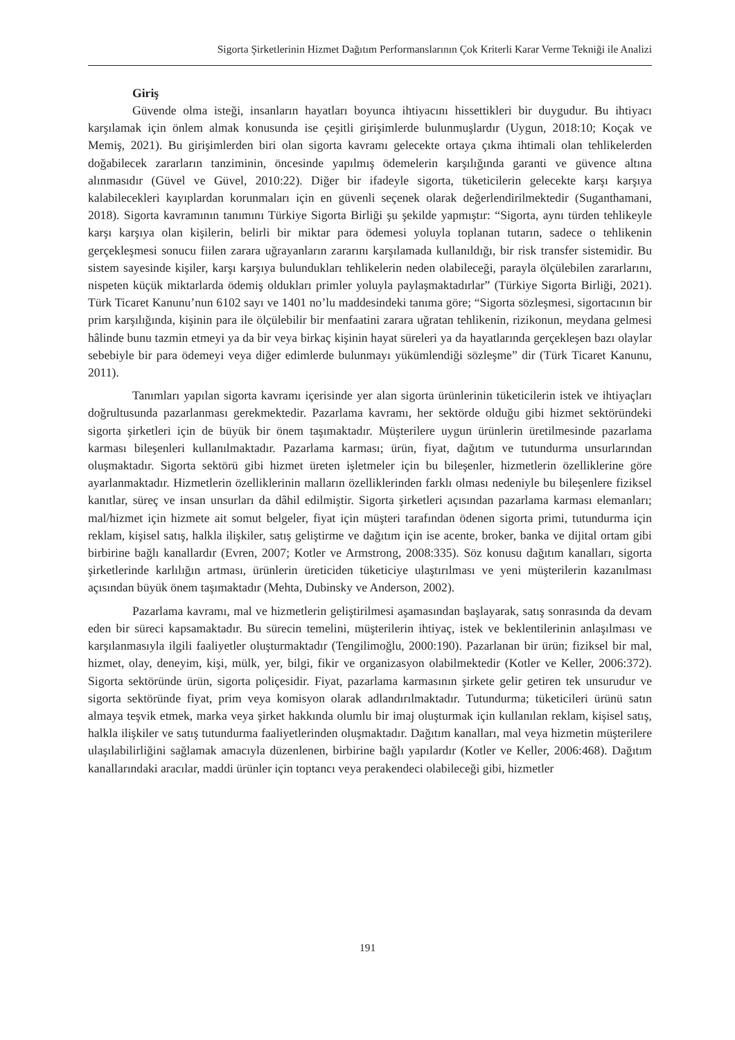Sigorta Şirketlerinin Hizmet Dağıtım Performanslarının Çok Kriterli Karar Verme Tekniği ile Analizi
Giriş
Güvende olma isteği, insanların hayatları boyunca ihtiyacını hissettikleri bir duygudur. Bu ihtiyacı karşılamak için önlem almak konusunda ise çeşitli girişimlerde bulunmuşlardır (Uygun, 2018:10; Koçak ve Memiş, 2021). Bu girişimlerden biri olan sigorta kavramı gelecekte ortaya çıkma ihtimali olan tehlikelerden doğabilecek zararların tanziminin, öncesinde yapılmış ödemelerin karşılığında garanti ve güvence altına alınmasıdır (Güvel ve Güvel, 2010:22). Diğer bir ifadeyle sigorta, tüketicilerin gelecekte karşı karşıya kalabilecekleri kayıplardan korunmaları için en güvenli seçenek olarak değerlendirilmektedir (Suganthamani, 2018). Sigorta kavramının tanımını Türkiye Sigorta Birliği şu şekilde yapmıştır: “Sigorta, aynı türden tehlikeyle karşı karşıya olan kişilerin, belirli bir miktar para ödemesi yoluyla toplanan tutarın, sadece o tehlikenin gerçekleşmesi sonucu fiilen zarara uğrayanların zararını karşılamada kullanıldığı, bir risk transfer sistemidir. Bu sistem sayesinde kişiler, karşı karşıya bulundukları tehlikelerin neden olabileceği, parayla ölçülebilen zararlarını, nispeten küçük miktarlarda ödemiş oldukları primler yoluyla paylaşmaktadırlar” (Türkiye Sigorta Birliği, 2021). Türk Ticaret Kanunu’nun 6102 sayı ve 1401 no’lu maddesindeki tanıma göre; “Sigorta sözleşmesi, sigortacının bir prim karşılığında, kişinin para ile ölçülebilir bir menfaatini zarara uğratan tehlikenin, rizikonun, meydana gelmesi hâlinde bunu tazmin etmeyi ya da bir veya birkaç kişinin hayat süreleri ya da hayatlarında gerçekleşen bazı olaylar sebebiyle bir para ödemeyi veya diğer edimlerde bulunmayı yükümlendiği sözleşme” dir (Türk Ticaret Kanunu, 2011).
Tanımları yapılan sigorta kavramı içerisinde yer alan sigorta ürünlerinin tüketicilerin istek ve ihtiyaçları doğrultusunda pazarlanması gerekmektedir. Pazarlama kavramı, her sektörde olduğu gibi hizmet sektöründeki sigorta şirketleri için de büyük bir önem taşımaktadır. Müşterilere uygun ürünlerin üretilmesinde pazarlama karması bileşenleri kullanılmaktadır. Pazarlama karması; ürün, fiyat, dağıtım ve tutundurma unsurlarından oluşmaktadır. Sigorta sektörü gibi hizmet üreten işletmeler için bu bileşenler, hizmetlerin özelliklerine göre ayarlanmaktadır. Hizmetlerin özelliklerinin malların özelliklerinden farklı olması nedeniyle bu bileşenlere fiziksel kanıtlar, süreç ve insan unsurları da dâhil edilmiştir. Sigorta şirketleri açısından pazarlama karması elemanları; mal/hizmet için hizmete ait somut belgeler, fiyat için müşteri tarafından ödenen sigorta primi, tutundurma için reklam, kişisel satış, halkla ilişkiler, satış geliştirme ve dağıtım için ise acente, broker, banka ve dijital ortam gibi birbirine bağlı kanallardır (Evren, 2007; Kotler ve Armstrong, 2008:335). Söz konusu dağıtım kanalları, sigorta şirketlerinde karlılığın artması, ürünlerin üreticiden tüketiciye ulaştırılması ve yeni müşterilerin kazanılması açısından büyük önem taşımaktadır (Mehta, Dubinsky ve Anderson, 2002).
Pazarlama kavramı, mal ve hizmetlerin geliştirilmesi aşamasından başlayarak, satış sonrasında da devam eden bir süreci kapsamaktadır. Bu sürecin temelini, müşterilerin ihtiyaç, istek ve beklentilerinin anlaşılması ve karşılanmasıyla ilgili faaliyetler oluşturmaktadır (Tengilimoğlu, 2000:190). Pazarlanan bir ürün; fiziksel bir mal, hizmet, olay, deneyim, kişi, mülk, yer, bilgi, fikir ve organizasyon olabilmektedir (Kotler ve Keller, 2006:372). Sigorta sektöründe ürün, sigorta poliçesidir. Fiyat, pazarlama karmasının şirkete gelir getiren tek unsurudur ve sigorta sektöründe fiyat, prim veya komisyon olarak adlandırılmaktadır. Tutundurma; tüketicileri ürünü satın almaya teşvik etmek, marka veya şirket hakkında olumlu bir imaj oluşturmak için kullanılan reklam, kişisel satış, halkla ilişkiler ve satış tutundurma faaliyetlerinden oluşmaktadır. Dağıtım kanalları, mal veya hizmetin müşterilere ulaşılabilirliğini sağlamak amacıyla düzenlenen, birbirine bağlı yapılardır (Kotler ve Keller, 2006:468). Dağıtım kanallarındaki aracılar, maddi ürünler için toptancı veya perakendeci olabileceği gibi, hizmetler
191